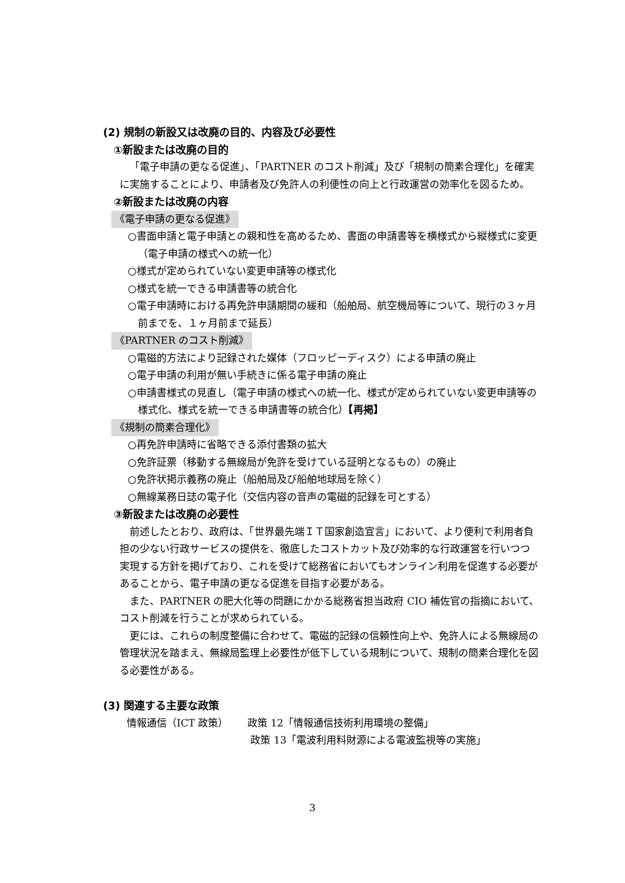(2) 規制の新設又は改廃の目的、内容及び必要性
①新設または改廃の目的
「電子申請の更なる促進」、「PARTNER のコスト削減」及び「規制の簡素合理化」を確実に実施することにより、申請者及び免許人の利便性の向上と行政運営の効率化を図るため。
②新設または改廃の内容
《電子申請の更なる促進》
○書面申請と電子申請との親和性を高めるため、書面の申請書等を横様式から縦様式に変更（電子申請の様式への統一化）
○様式が定められていない変更申請等の様式化
○様式を統一できる申請書等の統合化
○電子申請時における再免許申請期間の緩和（船舶局、航空機局等について、現行の３ヶ月前までを、１ヶ月前まで延長）
《PARTNER のコスト削減》
○電磁的方法により記録された媒体（フロッピーディスク）による申請の廃止
○電子申請の利用が無い手続きに係る電子申請の廃止
○申請書様式の見直し（電子申請の様式への統一化、様式が定められていない変更申請等の様式化、様式を統一できる申請書等の統合化）【再掲】
《規制の簡素合理化》
○再免許申請時に省略できる添付書類の拡大
○免許証票（移動する無線局が免許を受けている証明となるもの）の廃止
○免許状掲示義務の廃止（船舶局及び船舶地球局を除く）
○無線業務日誌の電子化（交信内容の音声の電磁的記録を可とする）
③新設または改廃の必要性
前述したとおり、政府は、「世界最先端ＩＴ国家創造宣言」において、より便利で利用者負担の少ない行政サービスの提供を、徹底したコストカット及び効率的な行政運営を行いつつ実現する方針を掲げており、これを受けて総務省においてもオンライン利用を促進する必要があることから、電子申請の更なる促進を目指す必要がある。
また、PARTNER の肥大化等の問題にかかる総務省担当政府 CIO 補佐官の指摘において、コスト削減を行うことが求められている。
更には、これらの制度整備に合わせて、電磁的記録の信頼性向上や、免許人による無線局の管理状況を踏まえ、無線局監理上必要性が低下している規制について、規制の簡素合理化を図る必要性がある。
(3) 関連する主要な政策
情報通信（ICT 政策） 政策 12「情報通信技術利用環境の整備」
政策 13「電波利用料財源による電波監視等の実施」
3